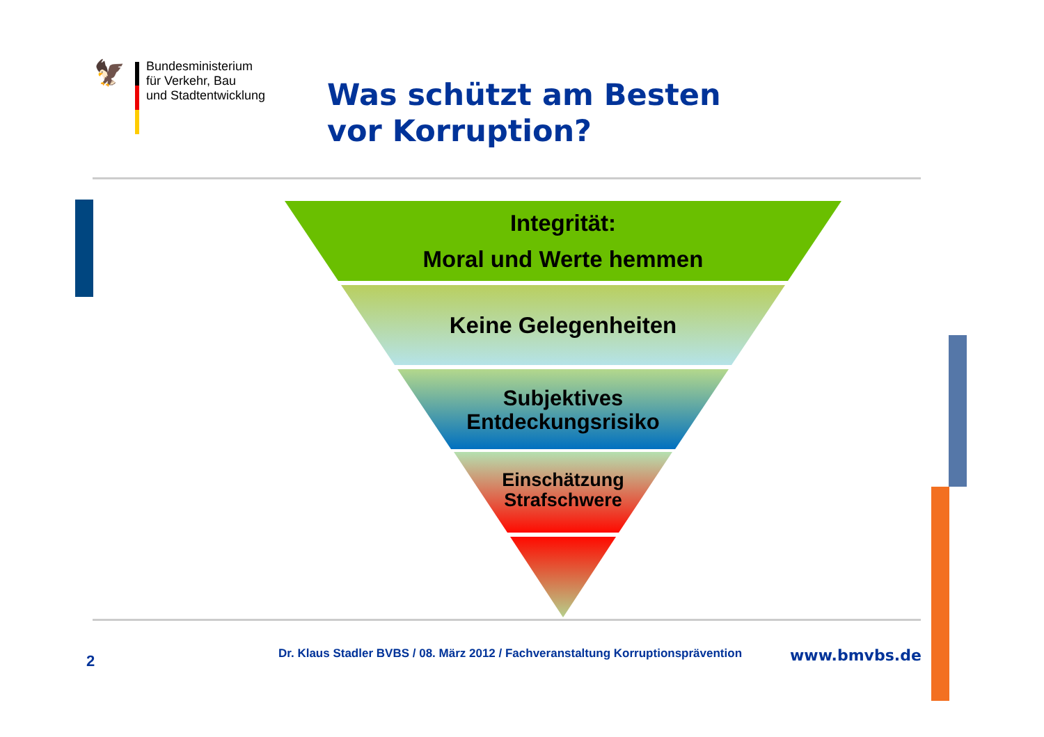🦅
Bundesministerium
für Verkehr, Bau
und Stadtentwicklung
Was schützt am Besten
vor Korruption?
Integrität:
Moral und Werte hemmen
Keine Gelegenheiten
Subjektives
Entdeckungsrisiko
Einschätzung
Strafschwere
2
Dr. Klaus Stadler BVBS / 08. März 2012 / Fachveranstaltung Korruptionsprävention
www.bmvbs.de